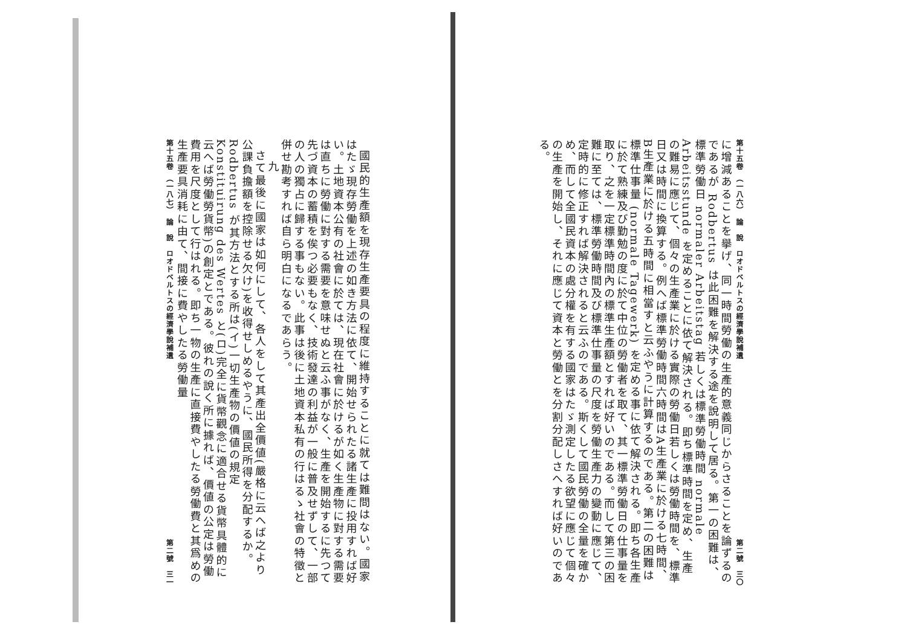第十五卷　（一八六）　論　說　ロオドベルトスの經濟學說補遺 第二號　三〇
に增減あることを擧げ、同一時間勞働の生產的意義同じからさることを論ずるのであるが Rodbertus は此困難を解決する途を說明して居る。第一の困難は、標準勞働日 normaler Arbeitstag 若しくは標準勞働時間 normale Arbeitsstunde を定めることに依て解決される。即ち標準時間を定め、生產の難易に應じて、個々の生產業に於ける實際の勞働日若しくは勞働時間を、標準日又は時間に換算する。例へば標準勞働時間六時間はA生產業に於ける七時間、B生產業に於ける五時間に相當すと云ふやうに計算するのである。第二の困難は標準仕事量 (normale Tagewerk) を定める事に依て解決される。即ち各生產に於て熟練及び勤勉の度に於て中位の勞働者を取て、其一標準勞働日の仕事量を取り、之を一定標準時間內の標準生產額とすれば好いのである。而して第三の困難に至ては、標準勞働時間及び標準仕事量の尺度を勞働生產力の變動に應じて、定時的に修正すれば解決されると云ふのである。斯くして國民勞働の全量を確かめ、而して全國民資本の處分權を有する國家はたゞ測定したる欲望に應じて個々の生產を開始し、それに應じて資本と勞働とを分割分配しさへすれば好いのである。
國民的生產額を現存生產要具の程度に維持することに就ては難問はない。國家はたゞ現存勞働を上述の如き方法に依て、開始せられたる諸生產に投用すれば好い。土地資本公有の社會に於ては、現在社會に於けるが如く生產物に對する需要は直ちに勞働に對する需要を意味せぬと云ふ事がなく、生產を開始するに先つて先づ資本の蓄積を俟つ必要もなく、技術發達の利益が一般に普及せずして、一部の人の獨占に歸する事もない。此事は後に土地資本私有の行はるゝ社會の特徵と併せ勘考すれば自ら明白になるであらう。
九
さて最後に國家は如何にして、各人をして其產出全價値(嚴格に云へば之より公課負擔額を控除せる欠け)を收得せしめるやうに、國民所得を分配するか。Rodbertus が其方法とする所は(イ)一切生產物の價値の規定 Konstituirung des Wertes と(ロ)完全に貨幣觀念に適合せる貨幣具體的に云へば勞働勞貨幣)の創定とである。彼れの說く所に據れば、價値の公定は勞働費用を尺度として行はれる。即ち一物の生產に直接費やしたる勞働費と其爲めの生產要具消耗に由て、間接に費やしたる勞働量
第十五卷　（一八七）　論　說　ロオドベルトスの經濟學說補遺 第二號　三一